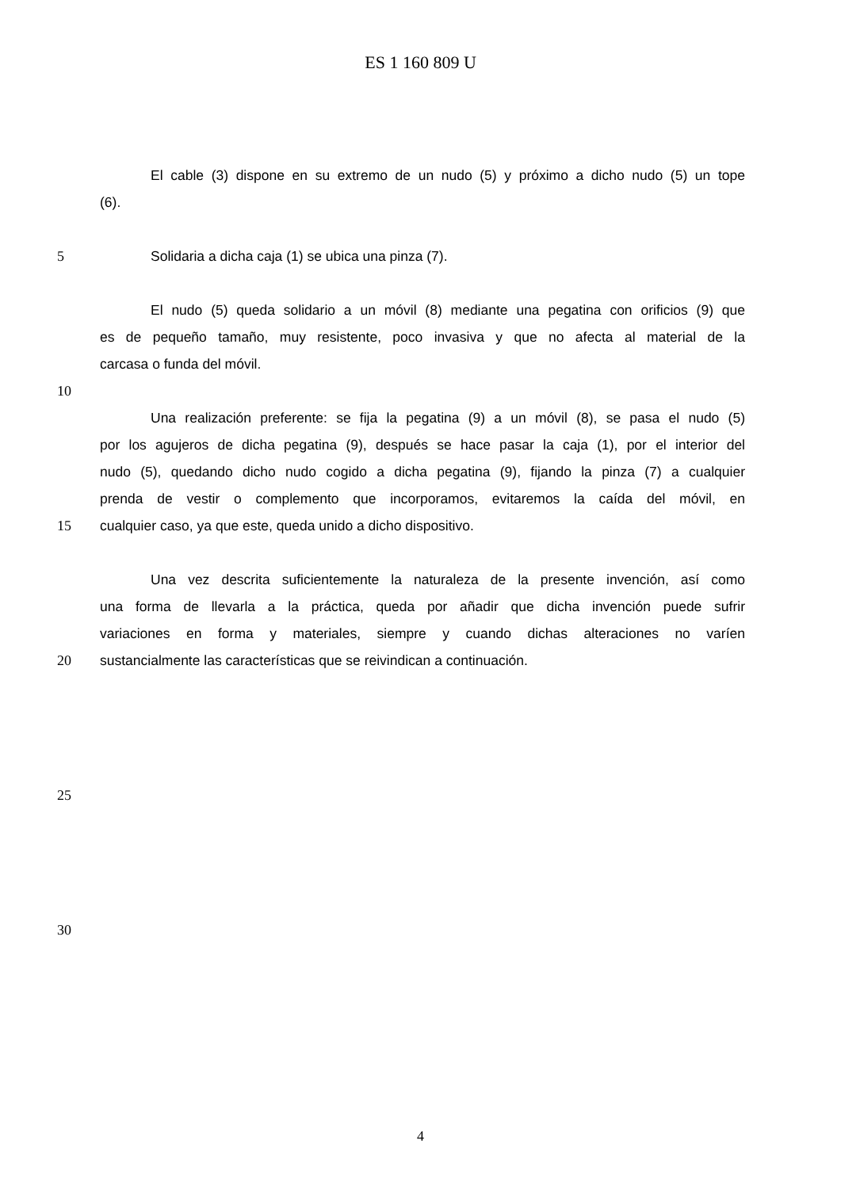ES 1 160 809 U
El cable (3) dispone en su extremo de un nudo (5) y próximo a dicho nudo (5) un tope
(6).
5 Solidaria a dicha caja (1) se ubica una pinza (7).
El nudo (5) queda solidario a un móvil (8) mediante una pegatina con orificios (9) que
es de pequeño tamaño, muy resistente, poco invasiva y que no afecta al material de la
carcasa o funda del móvil.
10
Una realización preferente: se fija la pegatina (9) a un móvil (8), se pasa el nudo (5)
por los agujeros de dicha pegatina (9), después se hace pasar la caja (1), por el interior del
nudo (5), quedando dicho nudo cogido a dicha pegatina (9), fijando la pinza (7) a cualquier
prenda de vestir o complemento que incorporamos, evitaremos la caída del móvil, en
15 cualquier caso, ya que este, queda unido a dicho dispositivo.
Una vez descrita suficientemente la naturaleza de la presente invención, así como
una forma de llevarla a la práctica, queda por añadir que dicha invención puede sufrir
variaciones en forma y materiales, siempre y cuando dichas alteraciones no varíen
20 sustancialmente las características que se reivindican a continuación.
25
30
4